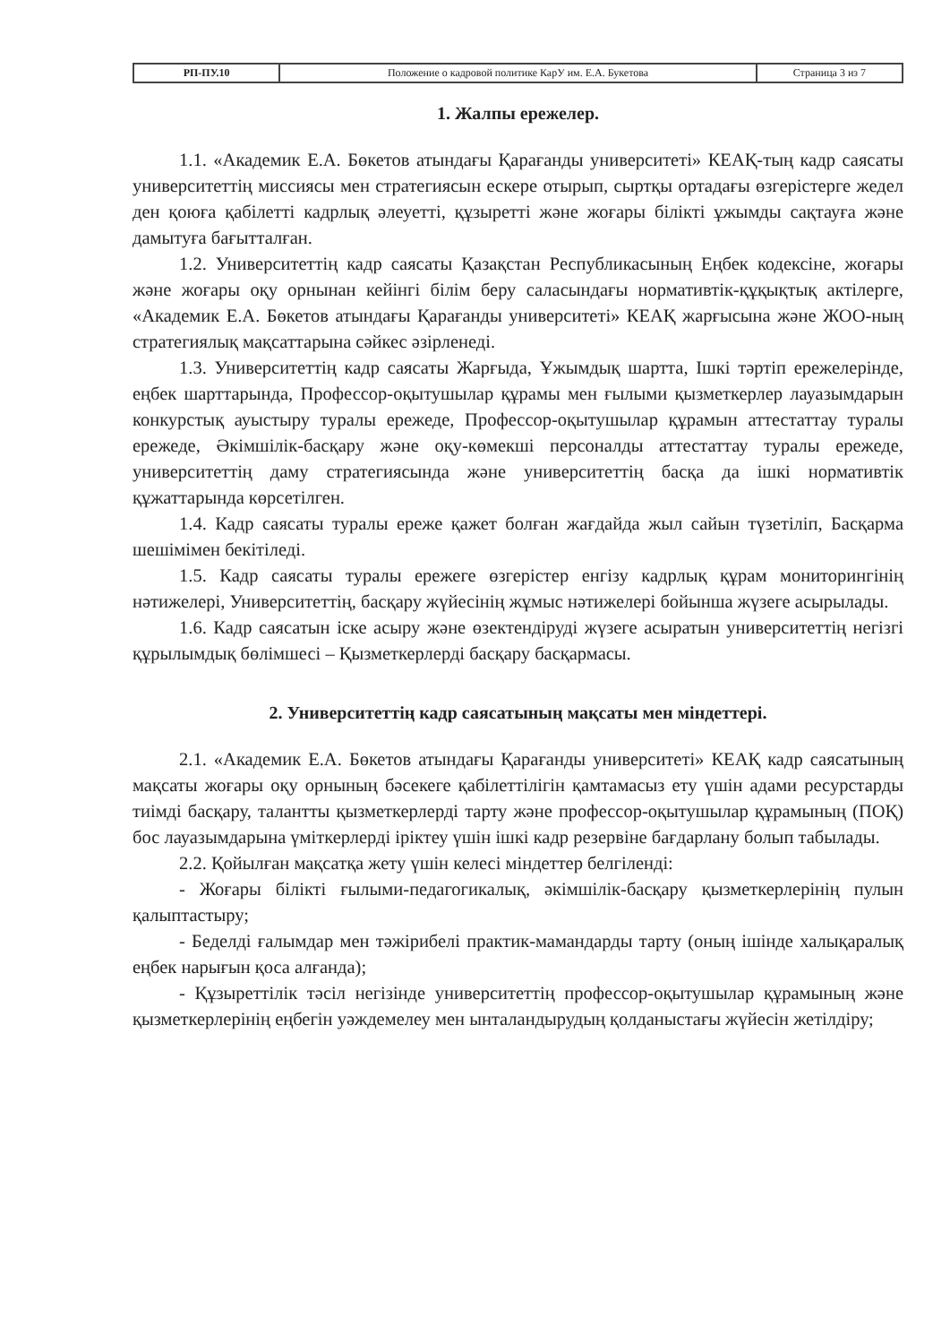| РП-ПУ.10 | Положение о кадровой политике КарУ им. Е.А. Букетова | Страница 3 из 7 |
1. Жалпы ережелер.
1.1. «Академик Е.А. Бөкетов атындағы Қарағанды университеті» КЕАҚ-тың кадр саясаты университеттің миссиясы мен стратегиясын ескере отырып, сыртқы ортадағы өзгерістерге жедел ден қоюға қабілетті кадрлық әлеуетті, құзыретті және жоғары білікті ұжымды сақтауға және дамытуға бағытталған.
1.2. Университеттің кадр саясаты Қазақстан Республикасының Еңбек кодексіне, жоғары және жоғары оқу орнынан кейінгі білім беру саласындағы нормативтік-құқықтық актілерге, «Академик Е.А. Бөкетов атындағы Қарағанды университеті» КЕАҚ жарғысына және ЖОО-ның стратегиялық мақсаттарына сәйкес әзірленеді.
1.3. Университеттің кадр саясаты Жарғыда, Ұжымдық шартта, Ішкі тәртіп ережелерінде, еңбек шарттарында, Профессор-оқытушылар құрамы мен ғылыми қызметкерлер лауазымдарын конкурстық ауыстыру туралы ережеде, Профессор-оқытушылар құрамын аттестаттау туралы ережеде, Әкімшілік-басқару және оқу-көмекші персоналды аттестаттау туралы ережеде, университеттің даму стратегиясында және университеттің басқа да ішкі нормативтік құжаттарында көрсетілген.
1.4. Кадр саясаты туралы ереже қажет болған жағдайда жыл сайын түзетіліп, Басқарма шешімімен бекітіледі.
1.5. Кадр саясаты туралы ережеге өзгерістер енгізу кадрлық құрам мониторингінің нәтижелері, Университеттің, басқару жүйесінің жұмыс нәтижелері бойынша жүзеге асырылады.
1.6. Кадр саясатын іске асыру және өзектендіруді жүзеге асыратын университеттің негізгі құрылымдық бөлімшесі – Қызметкерлерді басқару басқармасы.
2. Университеттің кадр саясатының мақсаты мен міндеттері.
2.1. «Академик Е.А. Бөкетов атындағы Қарағанды университеті» КЕАҚ кадр саясатының мақсаты жоғары оқу орнының бәсекеге қабілеттілігін қамтамасыз ету үшін адами ресурстарды тиімді басқару, талантты қызметкерлерді тарту және профессор-оқытушылар құрамының (ПОҚ) бос лауазымдарына үміткерлерді іріктеу үшін ішкі кадр резервіне бағдарлану болып табылады.
2.2. Қойылған мақсатқа жету үшін келесі міндеттер белгіленді:
- Жоғары білікті ғылыми-педагогикалық, әкімшілік-басқару қызметкерлерінің пулын қалыптастыру;
- Беделді ғалымдар мен тәжірибелі практик-мамандарды тарту (оның ішінде халықаралық еңбек нарығын қоса алғанда);
- Құзыреттілік тәсіл негізінде университеттің профессор-оқытушылар құрамының және қызметкерлерінің еңбегін уәждемелеу мен ынталандырудың қолданыстағы жүйесін жетілдіру;